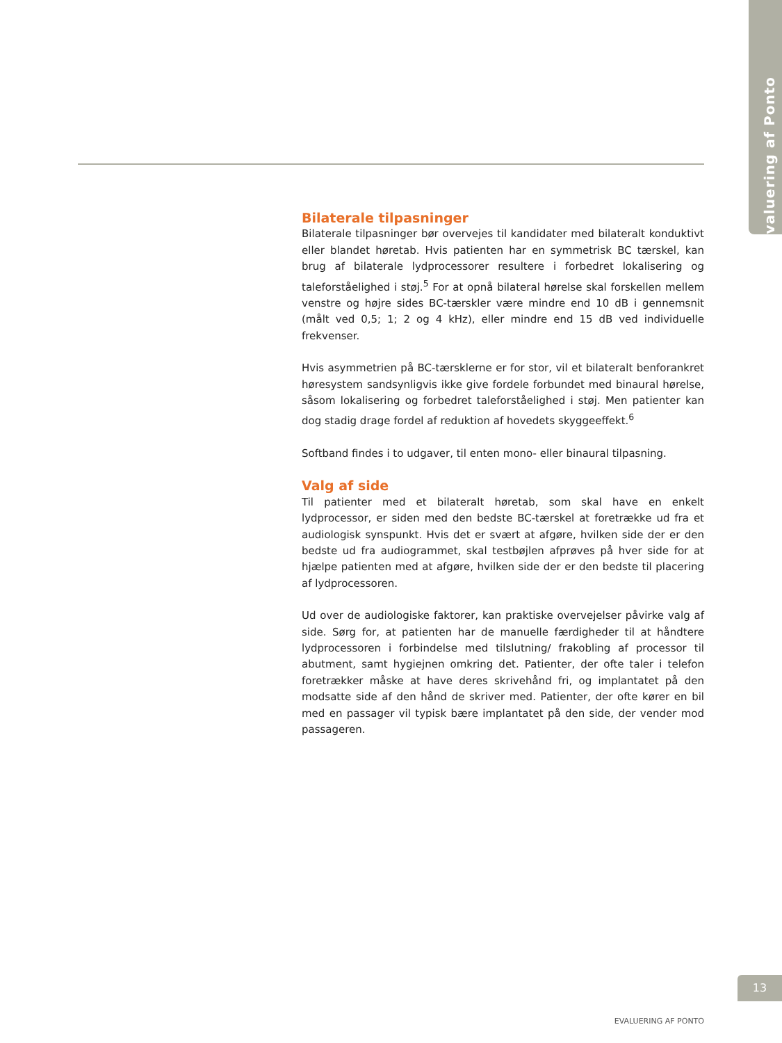Evaluering af Ponto
Bilaterale tilpasninger
Bilaterale tilpasninger bør overvejes til kandidater med bilateralt konduktivt eller blandet høretab. Hvis patienten har en symmetrisk BC tærskel, kan brug af bilaterale lydprocessorer resultere i forbedret lokalisering og taleforståelighed i støj.<sup>5</sup> For at opnå bilateral hørelse skal forskellen mellem venstre og højre sides BC-tærskler være mindre end 10 dB i gennemsnit (målt ved 0,5; 1; 2 og 4 kHz), eller mindre end 15 dB ved individuelle frekvenser.
Hvis asymmetrien på BC-tærsklerne er for stor, vil et bilateralt benforankret høresystem sandsynligvis ikke give fordele forbundet med binaural hørelse, såsom lokalisering og forbedret taleforståelighed i støj. Men patienter kan dog stadig drage fordel af reduktion af hovedets skyggeeffekt.<sup>6</sup>
Softband findes i to udgaver, til enten mono- eller binaural tilpasning.
Valg af side
Til patienter med et bilateralt høretab, som skal have en enkelt lydprocessor, er siden med den bedste BC-tærskel at foretrække ud fra et audiologisk synspunkt. Hvis det er svært at afgøre, hvilken side der er den bedste ud fra audiogrammet, skal testbøjlen afprøves på hver side for at hjælpe patienten med at afgøre, hvilken side der er den bedste til placering af lydprocessoren.
Ud over de audiologiske faktorer, kan praktiske overvejelser påvirke valg af side. Sørg for, at patienten har de manuelle færdigheder til at håndtere lydprocessoren i forbindelse med tilslutning/ frakobling af processor til abutment, samt hygiejnen omkring det. Patienter, der ofte taler i telefon foretrækker måske at have deres skrivehånd fri, og implantatet på den modsatte side af den hånd de skriver med. Patienter, der ofte kører en bil med en passager vil typisk bære implantatet på den side, der vender mod passageren.
13
EVALUERING AF PONTO